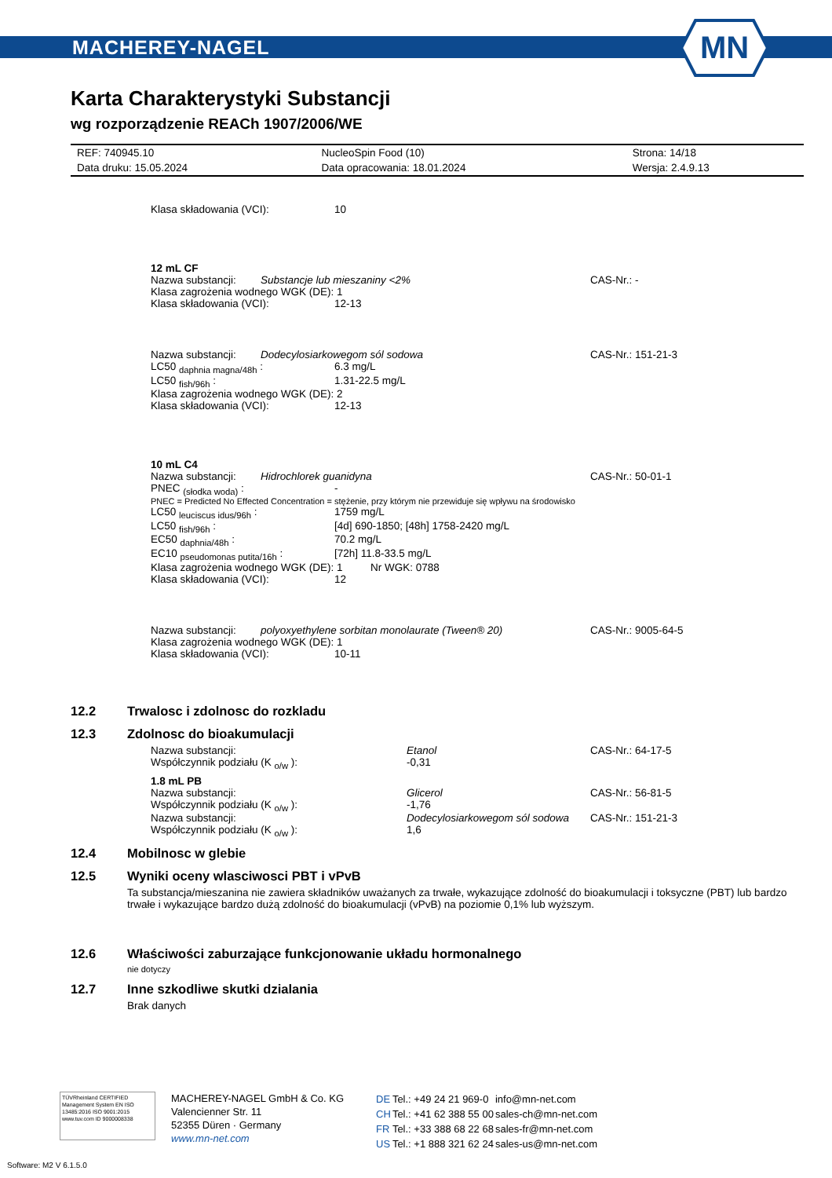MACHEREY-NAGEL
MN
Karta Charakterystyki Substancji
wg rozporządzenie REACh 1907/2006/WE
| REF: 740945.10 | NucleoSpin Food (10) | Strona: 14/18 |
| Data druku: 15.05.2024 | Data opracowania: 18.01.2024 | Wersja: 2.4.9.13 |
Klasa składowania (VCI): 10
12 mL CF
Nazwa substancji: Substancje lub mieszaniny <2% CAS-Nr.: -
Klasa zagrożenia wodnego WGK (DE): 1
Klasa składowania (VCI): 12-13
Nazwa substancji: Dodecylosiarkowegom sól sodowa CAS-Nr.: 151-21-3
LC50 <sub>daphnia magna/48h</sub> : 6.3 mg/L
LC50 <sub>fish/96h</sub> : 1.31-22.5 mg/L
Klasa zagrożenia wodnego WGK (DE): 2
Klasa składowania (VCI): 12-13
10 mL C4
Nazwa substancji: Hidrochlorek guanidyna CAS-Nr.: 50-01-1
PNEC <sub>(słodka woda)</sub> : -
PNEC = Predicted No Effected Concentration = stężenie, przy którym nie przewiduje się wpływu na środowisko
LC50 <sub>leuciscus idus/96h</sub> : 1759 mg/L
LC50 <sub>fish/96h</sub> : [4d] 690-1850; [48h] 1758-2420 mg/L
EC50 <sub>daphnia/48h</sub> : 70.2 mg/L
EC10 <sub>pseudomonas putita/16h</sub> : [72h] 11.8-33.5 mg/L
Klasa zagrożenia wodnego WGK (DE): 1 Nr WGK: 0788
Klasa składowania (VCI): 12
Nazwa substancji: polyoxyethylene sorbitan monolaurate (Tween® 20) CAS-Nr.: 9005-64-5
Klasa zagrożenia wodnego WGK (DE): 1
Klasa składowania (VCI): 10-11
12.2 Trwalosc i zdolnosc do rozkladu
12.3 Zdolnosc do bioakumulacji
Nazwa substancji: Etanol CAS-Nr.: 64-17-5
Współczynnik podziału (K <sub>o/w</sub> ): -0,31
1.8 mL PB
Nazwa substancji: Glicerol CAS-Nr.: 56-81-5
Współczynnik podziału (K <sub>o/w</sub> ): -1,76
Nazwa substancji: Dodecylosiarkowegom sól sodowa CAS-Nr.: 151-21-3
Współczynnik podziału (K <sub>o/w</sub> ): 1,6
12.4 Mobilnosc w glebie
12.5 Wyniki oceny wlasciwosci PBT i vPvB
Ta substancja/mieszanina nie zawiera składników uważanych za trwałe, wykazujące zdolność do bioakumulacji i toksyczne (PBT) lub bardzo trwałe i wykazujące bardzo dużą zdolność do bioakumulacji (vPvB) na poziomie 0,1% lub wyższym.
12.6 Właściwości zaburzające funkcjonowanie układu hormonalnego
nie dotyczy
12.7 Inne szkodliwe skutki dzialania
Brak danych
TÜVRheinland CERTIFIED Management System EN ISO 13485:2016 ISO 9001:2015 www.tuv.com ID 9000008338
MACHEREY-NAGEL GmbH & Co. KG
Valencienner Str. 11
52355 Düren · Germany
www.mn-net.com
| DE | Tel.: +49 24 21 969-0 | info@mn-net.com |
| CH | Tel.: +41 62 388 55 00 | sales-ch@mn-net.com |
| FR | Tel.: +33 388 68 22 68 | sales-fr@mn-net.com |
| US | Tel.: +1 888 321 62 24 | sales-us@mn-net.com |
Software: M2 V 6.1.5.0